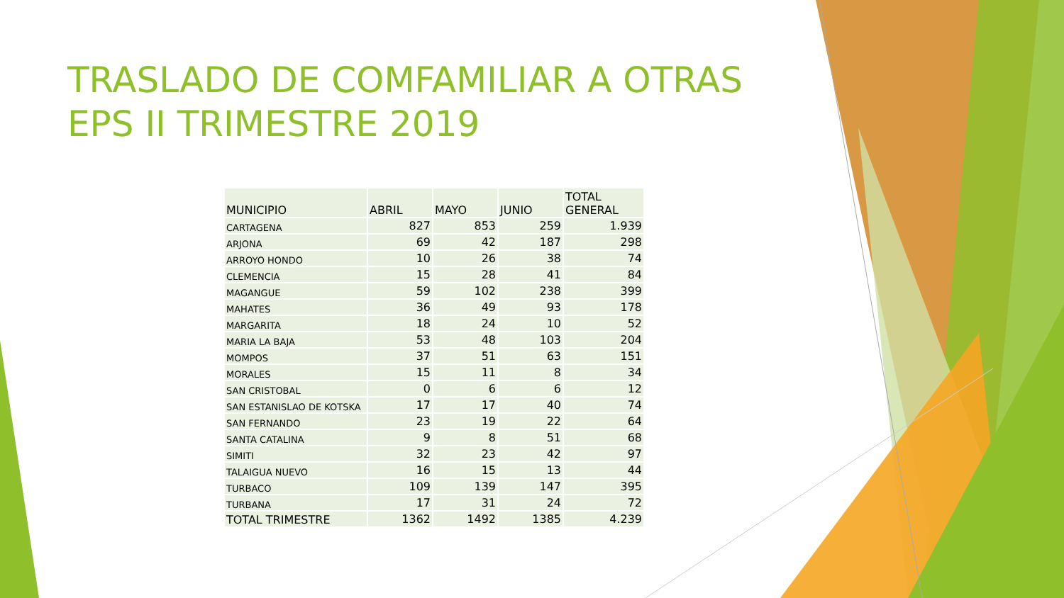TRASLADO DE COMFAMILIAR A OTRAS EPS II TRIMESTRE 2019
| MUNICIPIO | ABRIL | MAYO | JUNIO | TOTAL GENERAL |
| --- | --- | --- | --- | --- |
| CARTAGENA | 827 | 853 | 259 | 1.939 |
| ARJONA | 69 | 42 | 187 | 298 |
| ARROYO HONDO | 10 | 26 | 38 | 74 |
| CLEMENCIA | 15 | 28 | 41 | 84 |
| MAGANGUE | 59 | 102 | 238 | 399 |
| MAHATES | 36 | 49 | 93 | 178 |
| MARGARITA | 18 | 24 | 10 | 52 |
| MARIA LA BAJA | 53 | 48 | 103 | 204 |
| MOMPOS | 37 | 51 | 63 | 151 |
| MORALES | 15 | 11 | 8 | 34 |
| SAN CRISTOBAL | 0 | 6 | 6 | 12 |
| SAN ESTANISLAO DE KOTSKA | 17 | 17 | 40 | 74 |
| SAN FERNANDO | 23 | 19 | 22 | 64 |
| SANTA CATALINA | 9 | 8 | 51 | 68 |
| SIMITI | 32 | 23 | 42 | 97 |
| TALAIGUA NUEVO | 16 | 15 | 13 | 44 |
| TURBACO | 109 | 139 | 147 | 395 |
| TURBANA | 17 | 31 | 24 | 72 |
| TOTAL TRIMESTRE | 1362 | 1492 | 1385 | 4.239 |